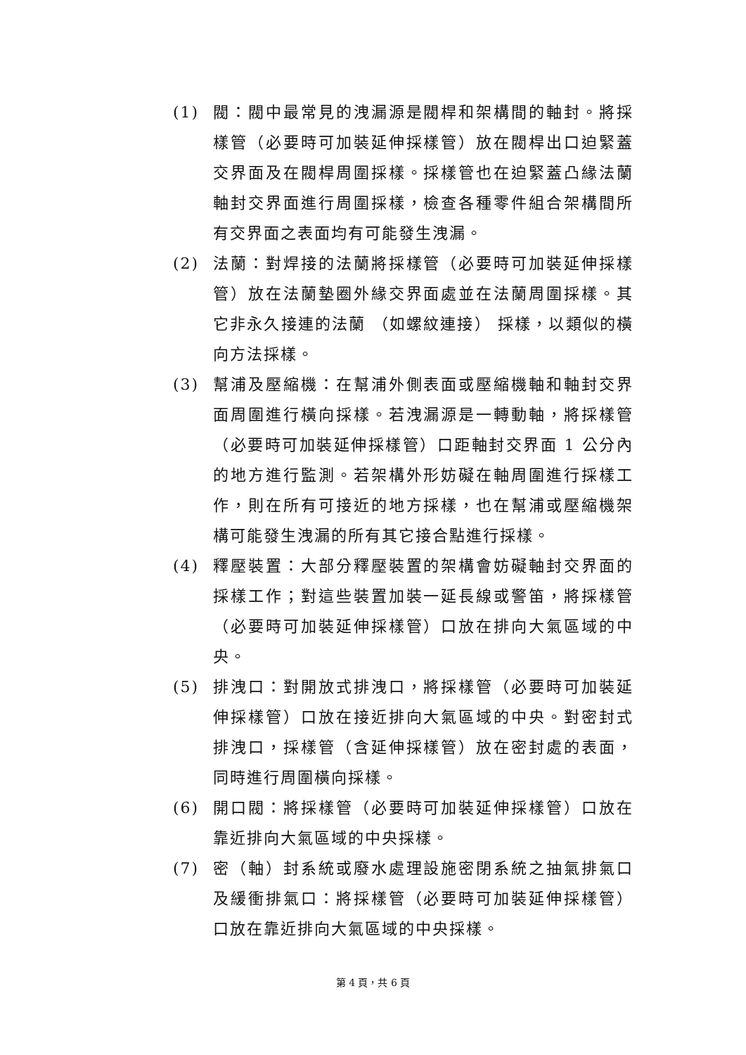(1) 閥：閥中最常見的洩漏源是閥桿和架構間的軸封。將採樣管（必要時可加裝延伸採樣管）放在閥桿出口迫緊蓋交界面及在閥桿周圍採樣。採樣管也在迫緊蓋凸緣法蘭軸封交界面進行周圍採樣，檢查各種零件組合架構間所有交界面之表面均有可能發生洩漏。
(2) 法蘭：對焊接的法蘭將採樣管（必要時可加裝延伸採樣管）放在法蘭墊圈外緣交界面處並在法蘭周圍採樣。其它非永久接連的法蘭 （如螺紋連接） 採樣，以類似的橫向方法採樣。
(3) 幫浦及壓縮機：在幫浦外側表面或壓縮機軸和軸封交界面周圍進行橫向採樣。若洩漏源是一轉動軸，將採樣管（必要時可加裝延伸採樣管）口距軸封交界面 1 公分內的地方進行監測。若架構外形妨礙在軸周圍進行採樣工作，則在所有可接近的地方採樣，也在幫浦或壓縮機架構可能發生洩漏的所有其它接合點進行採樣。
(4) 釋壓裝置：大部分釋壓裝置的架構會妨礙軸封交界面的採樣工作；對這些裝置加裝一延長線或警笛，將採樣管（必要時可加裝延伸採樣管）口放在排向大氣區域的中央。
(5) 排洩口：對開放式排洩口，將採樣管（必要時可加裝延伸採樣管）口放在接近排向大氣區域的中央。對密封式排洩口，採樣管（含延伸採樣管）放在密封處的表面，同時進行周圍橫向採樣。
(6) 開口閥：將採樣管（必要時可加裝延伸採樣管）口放在靠近排向大氣區域的中央採樣。
(7) 密（軸）封系統或廢水處理設施密閉系統之抽氣排氣口及緩衝排氣口：將採樣管（必要時可加裝延伸採樣管）口放在靠近排向大氣區域的中央採樣。
第 4 頁，共 6 頁